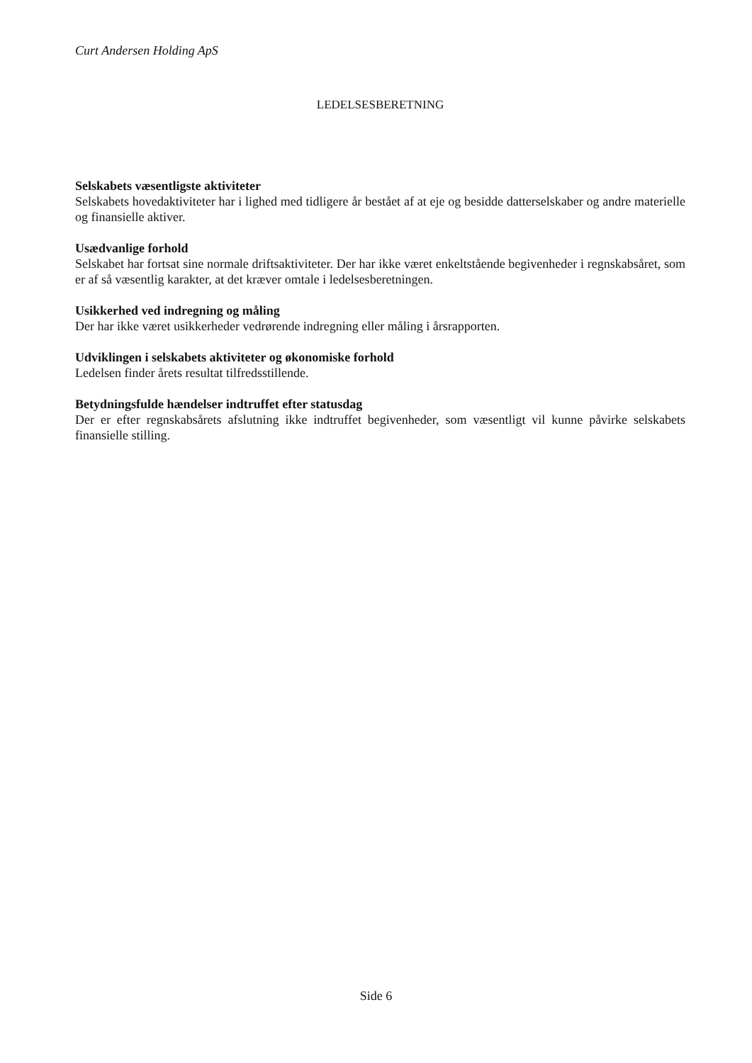Curt Andersen Holding ApS
LEDELSESBERETNING
Selskabets væsentligste aktiviteter
Selskabets hovedaktiviteter har i lighed med tidligere år bestået af at eje og besidde datterselskaber og andre materielle og finansielle aktiver.
Usædvanlige forhold
Selskabet har fortsat sine normale driftsaktiviteter. Der har ikke været enkeltstående begivenheder i regnskabsåret, som er af så væsentlig karakter, at det kræver omtale i ledelsesberetningen.
Usikkerhed ved indregning og måling
Der har ikke været usikkerheder vedrørende indregning eller måling i årsrapporten.
Udviklingen i selskabets aktiviteter og økonomiske forhold
Ledelsen finder årets resultat tilfredsstillende.
Betydningsfulde hændelser indtruffet efter statusdag
Der er efter regnskabsårets afslutning ikke indtruffet begivenheder, som væsentligt vil kunne påvirke selskabets finansielle stilling.
Side 6